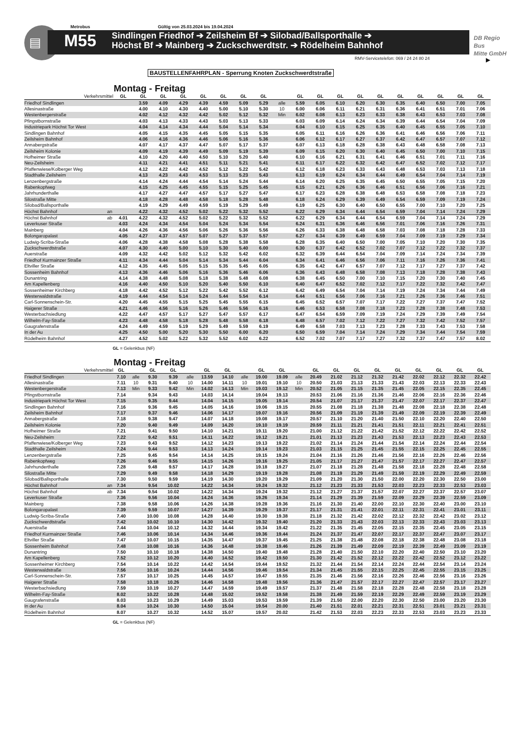Metrobus Gültig von 25.03.2024 bis 19.04.2024
▤ M55
Sindlingen Friedhof ➔ Zeilsheim Bf ➔ Silobad/Ballsporthalle ➔
Höchst Bf ➔ Mainberg ➔ Zuckschwerdtstr. ➔ Rödelheim Bahnhof
DB Regio Bus
Mitte GmbH
RMV-Servicetelefon: 069 / 24 24 80 24
▶
BAUSTELLENFAHRPLAN - Sperrung Knoten Zuckschwerdtstraße
Montag - Freitag
| Verkehrsmittel | | GL | GL | GL | GL | GL | GL | GL | GL | | GL | GL | GL | GL | GL | GL | GL | GL | GL | GL | |
| --- | --- | --- | --- | --- | --- | --- | --- | --- | --- | --- | --- | --- | --- | --- | --- | --- | --- | --- | --- | --- | --- |
| Friedhof Sindlingen | | | 3.59 | 4.09 | 4.29 | 4.39 | 4.59 | 5.09 | 5.29 | alle | 5.59 | 6.05 | 6.10 | 6.20 | 6.30 | 6.35 | 6.40 | 6.50 | 7.00 | 7.05 | |
| Allesinastraße | | | 4.00 | 4.10 | 4.30 | 4.40 | 5.00 | 5.10 | 5.30 | 10 | 6.00 | 6.06 | 6.11 | 6.21 | 6.31 | 6.36 | 6.41 | 6.51 | 7.01 | 7.06 | |
| Westenbergerstraße | | | 4.02 | 4.12 | 4.32 | 4.42 | 5.02 | 5.12 | 5.32 | Min | 6.02 | 6.08 | 6.13 | 6.23 | 6.33 | 6.38 | 6.43 | 6.53 | 7.03 | 7.08 | |
| Pfingstbornstraße | | | 4.03 | 4.13 | 4.33 | 4.43 | 5.03 | 5.13 | 5.33 | | 6.03 | 6.09 | 6.14 | 6.24 | 6.34 | 6.39 | 6.44 | 6.54 | 7.04 | 7.09 | |
| Industriepark Höchst Tor West | | | 4.04 | 4.14 | 4.34 | 4.44 | 5.04 | 5.14 | 5.34 | | 6.04 | 6.10 | 6.15 | 6.25 | 6.35 | 6.40 | 6.45 | 6.55 | 7.05 | 7.10 | |
| Sindlingen Bahnhof | | | 4.05 | 4.15 | 4.35 | 4.45 | 5.05 | 5.15 | 5.35 | | 6.05 | 6.11 | 6.16 | 6.26 | 6.36 | 6.41 | 6.46 | 6.56 | 7.06 | 7.11 | |
| Zeilsheim Bahnhof | | | 4.06 | 4.16 | 4.36 | 4.46 | 5.06 | 5.16 | 5.36 | | 6.06 | 6.12 | 6.17 | 6.27 | 6.37 | 6.42 | 6.47 | 6.57 | 7.07 | 7.12 | |
| Annabergstraße | | | 4.07 | 4.17 | 4.37 | 4.47 | 5.07 | 5.17 | 5.37 | | 6.07 | 6.13 | 6.18 | 6.28 | 6.38 | 6.43 | 6.48 | 6.58 | 7.08 | 7.13 | |
| Zeilsheim Kolonie | | | 4.09 | 4.19 | 4.39 | 4.49 | 5.09 | 5.19 | 5.39 | | 6.09 | 6.15 | 6.20 | 6.30 | 6.40 | 6.45 | 6.50 | 7.00 | 7.10 | 7.15 | |
| Hofheimer Straße | | | 4.10 | 4.20 | 4.40 | 4.50 | 5.10 | 5.20 | 5.40 | | 6.10 | 6.16 | 6.21 | 6.31 | 6.41 | 6.46 | 6.51 | 7.01 | 7.11 | 7.16 | |
| Neu-Zeilsheim | | | 4.11 | 4.21 | 4.41 | 4.51 | 5.11 | 5.21 | 5.41 | | 6.11 | 6.17 | 6.22 | 6.32 | 6.42 | 6.47 | 6.52 | 7.02 | 7.12 | 7.17 | |
| Pfaffenwiese/Kolberger Weg | | | 4.12 | 4.22 | 4.42 | 4.52 | 5.12 | 5.22 | 5.42 | | 6.12 | 6.18 | 6.23 | 6.33 | 6.43 | 6.48 | 6.53 | 7.03 | 7.13 | 7.18 | |
| Stadthalle Zeilsheim | | | 4.13 | 4.23 | 4.43 | 4.53 | 5.13 | 5.23 | 5.43 | | 6.13 | 6.19 | 6.24 | 6.34 | 6.44 | 6.49 | 6.54 | 7.04 | 7.14 | 7.19 | |
| Lenzenbergstraße | | | 4.14 | 4.24 | 4.44 | 4.54 | 5.14 | 5.24 | 5.44 | | 6.14 | 6.20 | 6.25 | 6.35 | 6.45 | 6.50 | 6.55 | 7.05 | 7.15 | 7.20 | |
| Rabenkopfweg | | | 4.15 | 4.25 | 4.45 | 4.55 | 5.15 | 5.25 | 5.45 | | 6.15 | 6.21 | 6.26 | 6.36 | 6.46 | 6.51 | 6.56 | 7.06 | 7.16 | 7.21 | |
| Jahrhunderthalle | | | 4.17 | 4.27 | 4.47 | 4.57 | 5.17 | 5.27 | 5.47 | | 6.17 | 6.23 | 6.28 | 6.38 | 6.48 | 6.53 | 6.58 | 7.08 | 7.18 | 7.23 | |
| Silostraße Mitte | | | 4.18 | 4.28 | 4.48 | 4.58 | 5.18 | 5.28 | 5.48 | | 6.18 | 6.24 | 6.29 | 6.39 | 6.49 | 6.54 | 6.59 | 7.09 | 7.19 | 7.24 | |
| Silobad/Ballsporthalle | | | 4.19 | 4.29 | 4.49 | 4.59 | 5.19 | 5.29 | 5.49 | | 6.19 | 6.25 | 6.30 | 6.40 | 6.50 | 6.55 | 7.00 | 7.10 | 7.20 | 7.25 | |
| Höchst Bahnhof | an | | 4.22 | 4.32 | 4.52 | 5.02 | 5.22 | 5.32 | 5.52 | | 6.22 | 6.29 | 6.34 | 6.44 | 6.54 | 6.59 | 7.04 | 7.14 | 7.24 | 7.29 | |
| Höchst Bahnhof | ab | 4.01 | 4.22 | 4.32 | 4.52 | 5.02 | 5.22 | 5.32 | 5.52 | | 6.22 | 6.29 | 6.34 | 6.44 | 6.54 | 6.59 | 7.04 | 7.14 | 7.24 | 7.29 | |
| Leverkuser Straße | | 4.03 | 4.24 | 4.34 | 4.54 | 5.04 | 5.24 | 5.34 | 5.54 | | 6.24 | 6.31 | 6.36 | 6.46 | 6.56 | 7.01 | 7.06 | 7.16 | 7.26 | 7.31 | |
| Mainberg | | 4.04 | 4.26 | 4.36 | 4.56 | 5.06 | 5.26 | 5.36 | 5.56 | | 6.26 | 6.33 | 6.38 | 6.48 | 6.58 | 7.03 | 7.08 | 7.18 | 7.28 | 7.33 | |
| Bolongaropalast | | 4.05 | 4.27 | 4.37 | 4.57 | 5.07 | 5.27 | 5.37 | 5.57 | | 6.27 | 6.34 | 6.39 | 6.49 | 6.59 | 7.04 | 7.09 | 7.19 | 7.29 | 7.34 | |
| Ludwig-Scriba-Straße | | 4.06 | 4.28 | 4.38 | 4.58 | 5.08 | 5.28 | 5.38 | 5.58 | | 6.28 | 6.35 | 6.40 | 6.50 | 7.00 | 7.05 | 7.10 | 7.20 | 7.30 | 7.35 | |
| Zuckschwerdtstraße | | 4.07 | 4.30 | 4.40 | 5.00 | 5.10 | 5.30 | 5.40 | 6.00 | | 6.30 | 6.37 | 6.42 | 6.52 | 7.02 | 7.07 | 7.12 | 7.22 | 7.32 | 7.37 | |
| Auerstraße | | 4.09 | 4.32 | 4.42 | 5.02 | 5.12 | 5.32 | 5.42 | 6.02 | | 6.32 | 6.39 | 6.44 | 6.54 | 7.04 | 7.09 | 7.14 | 7.24 | 7.34 | 7.39 | |
| Friedhof Kurmainzer Straße | | 4.11 | 4.34 | 4.44 | 5.04 | 5.14 | 5.34 | 5.44 | 6.04 | | 6.34 | 6.41 | 6.46 | 6.56 | 7.06 | 7.11 | 7.16 | 7.26 | 7.36 | 7.41 | |
| Eltviller Straße | | 4.12 | 4.35 | 4.45 | 5.05 | 5.15 | 5.35 | 5.45 | 6.05 | | 6.35 | 6.42 | 6.47 | 6.57 | 7.07 | 7.12 | 7.17 | 7.27 | 7.37 | 7.42 | |
| Sossenheim Bahnhof | | 4.13 | 4.36 | 4.46 | 5.06 | 5.16 | 5.36 | 5.46 | 6.06 | | 6.36 | 6.43 | 6.48 | 6.58 | 7.08 | 7.13 | 7.18 | 7.28 | 7.38 | 7.43 | |
| Dunantring | | 4.14 | 4.38 | 4.48 | 5.08 | 5.18 | 5.38 | 5.48 | 6.08 | | 6.38 | 6.45 | 6.50 | 7.00 | 7.10 | 7.15 | 7.20 | 7.30 | 7.40 | 7.45 | |
| Am Kapellenberg | | 4.16 | 4.40 | 4.50 | 5.10 | 5.20 | 5.40 | 5.50 | 6.10 | | 6.40 | 6.47 | 6.52 | 7.02 | 7.12 | 7.17 | 7.22 | 7.32 | 7.42 | 7.47 | |
| Sossenheimer Kirchberg | | 4.18 | 4.42 | 4.52 | 5.12 | 5.22 | 5.42 | 5.52 | 6.12 | | 6.42 | 6.49 | 6.54 | 7.04 | 7.14 | 7.19 | 7.24 | 7.34 | 7.44 | 7.49 | |
| Westerwaldstraße | | 4.19 | 4.44 | 4.54 | 5.14 | 5.24 | 5.44 | 5.54 | 6.14 | | 6.44 | 6.51 | 6.56 | 7.06 | 7.16 | 7.21 | 7.26 | 7.36 | 7.46 | 7.51 | |
| Carl-Sonnenschein-Str. | | 4.20 | 4.45 | 4.55 | 5.15 | 5.25 | 5.45 | 5.55 | 6.15 | | 6.45 | 6.52 | 6.57 | 7.07 | 7.17 | 7.22 | 7.27 | 7.37 | 7.47 | 7.52 | |
| Haigerer Straße | | 4.21 | 4.46 | 4.56 | 5.16 | 5.26 | 5.46 | 5.56 | 6.16 | | 6.46 | 6.53 | 6.58 | 7.08 | 7.18 | 7.23 | 7.28 | 7.38 | 7.48 | 7.53 | |
| Westerbachsiedlung | | 4.22 | 4.47 | 4.57 | 5.17 | 5.27 | 5.47 | 5.57 | 6.17 | | 6.47 | 6.54 | 6.59 | 7.09 | 7.19 | 7.24 | 7.29 | 7.39 | 7.49 | 7.54 | |
| Wilhelm-Fay-Straße | | 4.23 | 4.48 | 4.58 | 5.18 | 5.28 | 5.48 | 5.58 | 6.18 | | 6.48 | 6.57 | 7.02 | 7.12 | 7.22 | 7.27 | 7.32 | 7.42 | 7.52 | 7.57 | |
| Gaugrafenstraße | | 4.24 | 4.49 | 4.59 | 5.19 | 5.29 | 5.49 | 5.59 | 6.19 | | 6.49 | 6.58 | 7.03 | 7.13 | 7.23 | 7.28 | 7.33 | 7.43 | 7.53 | 7.58 | |
| In der Au | | 4.25 | 4.50 | 5.00 | 5.20 | 5.30 | 5.50 | 6.00 | 6.20 | | 6.50 | 6.59 | 7.04 | 7.14 | 7.24 | 7.29 | 7.34 | 7.44 | 7.54 | 7.59 | |
| Rödelheim Bahnhof | | 4.27 | 4.52 | 5.02 | 5.22 | 5.32 | 5.52 | 6.02 | 6.22 | | 6.52 | 7.02 | 7.07 | 7.17 | 7.27 | 7.32 | 7.37 | 7.47 | 7.57 | 8.02 | |
GL = Gelenkbus (NF)
Montag - Freitag
| Verkehrsmittel | | GL | | GL | GL | | GL | GL | | GL | GL | | GL | GL | GL | GL | GL | GL | GL | GL | GL |
| --- | --- | --- | --- | --- | --- | --- | --- | --- | --- | --- | --- | --- | --- | --- | --- | --- | --- | --- | --- | --- | --- |
| Friedhof Sindlingen | | 7.10 | alle | 9.30 | 9.39 | alle | 13.59 | 14.10 | alle | 19.00 | 19.09 | alle | 20.49 | 21.02 | 21.12 | 21.32 | 21.42 | 22.02 | 22.12 | 22.32 | 22.42 |
| Allesinastraße | | 7.11 | 10 | 9.31 | 9.40 | 10 | 14.00 | 14.11 | 10 | 19.01 | 19.10 | 10 | 20.50 | 21.03 | 21.13 | 21.33 | 21.43 | 22.03 | 22.13 | 22.33 | 22.43 |
| Westenbergerstraße | | 7.13 | Min | 9.33 | 9.42 | Min | 14.02 | 14.13 | Min | 19.03 | 19.12 | Min | 20.52 | 21.05 | 21.15 | 21.35 | 21.45 | 22.05 | 22.15 | 22.35 | 22.45 |
| Pfingstbornstraße | | 7.14 | | 9.34 | 9.43 | | 14.03 | 14.14 | | 19.04 | 19.13 | | 20.53 | 21.06 | 21.16 | 21.36 | 21.46 | 22.06 | 22.16 | 22.36 | 22.46 |
| Industriepark Höchst Tor West | | 7.15 | | 9.35 | 9.44 | | 14.04 | 14.15 | | 19.05 | 19.14 | | 20.54 | 21.07 | 21.17 | 21.37 | 21.47 | 22.07 | 22.17 | 22.37 | 22.47 |
| Sindlingen Bahnhof | | 7.16 | | 9.36 | 9.45 | | 14.05 | 14.16 | | 19.06 | 19.15 | | 20.55 | 21.08 | 21.18 | 21.38 | 21.48 | 22.08 | 22.18 | 22.38 | 22.48 |
| Zeilsheim Bahnhof | | 7.17 | | 9.37 | 9.46 | | 14.06 | 14.17 | | 19.07 | 19.16 | | 20.56 | 21.09 | 21.19 | 21.39 | 21.49 | 22.09 | 22.19 | 22.39 | 22.49 |
| Annabergstraße | | 7.18 | | 9.38 | 9.47 | | 14.07 | 14.18 | | 19.08 | 19.17 | | 20.57 | 21.10 | 21.20 | 21.40 | 21.50 | 22.10 | 22.20 | 22.40 | 22.50 |
| Zeilsheim Kolonie | | 7.20 | | 9.40 | 9.49 | | 14.09 | 14.20 | | 19.10 | 19.19 | | 20.59 | 21.11 | 21.21 | 21.41 | 21.51 | 22.11 | 22.21 | 22.41 | 22.51 |
| Hofheimer Straße | | 7.21 | | 9.41 | 9.50 | | 14.10 | 14.21 | | 19.11 | 19.20 | | 21.00 | 21.12 | 21.22 | 21.42 | 21.52 | 22.12 | 22.22 | 22.42 | 22.52 |
| Neu-Zeilsheim | | 7.22 | | 9.42 | 9.51 | | 14.11 | 14.22 | | 19.12 | 19.21 | | 21.01 | 21.13 | 21.23 | 21.43 | 21.53 | 22.13 | 22.23 | 22.43 | 22.53 |
| Pfaffenwiese/Kolberger Weg | | 7.23 | | 9.43 | 9.52 | | 14.12 | 14.23 | | 19.13 | 19.22 | | 21.02 | 21.14 | 21.24 | 21.44 | 21.54 | 22.14 | 22.24 | 22.44 | 22.54 |
| Stadthalle Zeilsheim | | 7.24 | | 9.44 | 9.53 | | 14.13 | 14.24 | | 19.14 | 19.23 | | 21.03 | 21.15 | 21.25 | 21.45 | 21.55 | 22.15 | 22.25 | 22.45 | 22.55 |
| Lenzenbergstraße | | 7.25 | | 9.45 | 9.54 | | 14.14 | 14.25 | | 19.15 | 19.24 | | 21.04 | 21.16 | 21.26 | 21.46 | 21.56 | 22.16 | 22.26 | 22.46 | 22.56 |
| Rabenkopfweg | | 7.26 | | 9.46 | 9.55 | | 14.15 | 14.26 | | 19.16 | 19.25 | | 21.05 | 21.17 | 21.27 | 21.47 | 21.57 | 22.17 | 22.27 | 22.47 | 22.57 |
| Jahrhunderthalle | | 7.28 | | 9.48 | 9.57 | | 14.17 | 14.28 | | 19.18 | 19.27 | | 21.07 | 21.18 | 21.28 | 21.48 | 21.58 | 22.18 | 22.28 | 22.48 | 22.58 |
| Silostraße Mitte | | 7.29 | | 9.49 | 9.58 | | 14.18 | 14.29 | | 19.19 | 19.28 | | 21.08 | 21.19 | 21.29 | 21.49 | 21.59 | 22.19 | 22.29 | 22.49 | 22.59 |
| Silobad/Ballsporthalle | | 7.30 | | 9.50 | 9.59 | | 14.19 | 14.30 | | 19.20 | 19.29 | | 21.09 | 21.20 | 21.30 | 21.50 | 22.00 | 22.20 | 22.30 | 22.50 | 23.00 |
| Höchst Bahnhof | an | 7.34 | | 9.54 | 10.02 | | 14.22 | 14.34 | | 19.24 | 19.32 | | 21.12 | 21.23 | 21.33 | 21.53 | 22.03 | 22.23 | 22.33 | 22.53 | 23.03 |
| Höchst Bahnhof | ab | 7.34 | | 9.54 | 10.02 | | 14.22 | 14.34 | | 19.24 | 19.32 | | 21.12 | 21.27 | 21.37 | 21.57 | 22.07 | 22.27 | 22.37 | 22.57 | 23.07 |
| Leverkuser Straße | | 7.36 | | 9.56 | 10.04 | | 14.24 | 14.36 | | 19.26 | 19.34 | | 21.14 | 21.29 | 21.39 | 21.59 | 22.09 | 22.29 | 22.39 | 22.59 | 23.09 |
| Mainberg | | 7.38 | | 9.58 | 10.06 | | 14.26 | 14.38 | | 19.28 | 19.36 | | 21.16 | 21.30 | 21.40 | 22.00 | 22.10 | 22.30 | 22.40 | 23.00 | 23.10 |
| Bolongaropalast | | 7.39 | | 9.59 | 10.07 | | 14.27 | 14.39 | | 19.29 | 19.37 | | 21.17 | 21.31 | 21.41 | 22.01 | 22.11 | 22.31 | 22.41 | 23.01 | 23.11 |
| Ludwig-Scriba-Straße | | 7.40 | | 10.00 | 10.08 | | 14.28 | 14.40 | | 19.30 | 19.38 | | 21.18 | 21.32 | 21.42 | 22.02 | 22.12 | 22.32 | 22.42 | 23.02 | 23.12 |
| Zuckschwerdtstraße | | 7.42 | | 10.02 | 10.10 | | 14.30 | 14.42 | | 19.32 | 19.40 | | 21.20 | 21.33 | 21.43 | 22.03 | 22.13 | 22.33 | 22.43 | 23.03 | 23.13 |
| Auerstraße | | 7.44 | | 10.04 | 10.12 | | 14.32 | 14.44 | | 19.34 | 19.42 | | 21.22 | 21.35 | 21.45 | 22.05 | 22.15 | 22.35 | 22.45 | 23.05 | 23.15 |
| Friedhof Kurmainzer Straße | | 7.46 | | 10.06 | 10.14 | | 14.34 | 14.46 | | 19.36 | 19.44 | | 21.24 | 21.37 | 21.47 | 22.07 | 22.17 | 22.37 | 22.47 | 23.07 | 23.17 |
| Eltviller Straße | | 7.47 | | 10.07 | 10.15 | | 14.35 | 14.47 | | 19.37 | 19.45 | | 21.25 | 21.38 | 21.48 | 22.08 | 22.18 | 22.38 | 22.48 | 23.08 | 23.18 |
| Sossenheim Bahnhof | | 7.48 | | 10.08 | 10.16 | | 14.36 | 14.48 | | 19.38 | 19.46 | | 21.26 | 21.39 | 21.49 | 22.09 | 22.19 | 22.39 | 22.49 | 23.09 | 23.19 |
| Dunantring | | 7.50 | | 10.10 | 10.18 | | 14.38 | 14.50 | | 19.40 | 19.48 | | 21.28 | 21.40 | 21.50 | 22.10 | 22.20 | 22.40 | 22.50 | 23.10 | 23.20 |
| Am Kapellenberg | | 7.52 | | 10.12 | 10.20 | | 14.40 | 14.52 | | 19.42 | 19.50 | | 21.30 | 21.42 | 21.52 | 22.12 | 22.22 | 22.42 | 22.52 | 23.12 | 23.22 |
| Sossenheimer Kirchberg | | 7.54 | | 10.14 | 10.22 | | 14.42 | 14.54 | | 19.44 | 19.52 | | 21.32 | 21.44 | 21.54 | 22.14 | 22.24 | 22.44 | 22.54 | 23.14 | 23.24 |
| Westerwaldstraße | | 7.56 | | 10.16 | 10.24 | | 14.44 | 14.56 | | 19.46 | 19.54 | | 21.34 | 21.45 | 21.55 | 22.15 | 22.25 | 22.45 | 22.55 | 23.15 | 23.25 |
| Carl-Sonnenschein-Str. | | 7.57 | | 10.17 | 10.25 | | 14.45 | 14.57 | | 19.47 | 19.55 | | 21.35 | 21.46 | 21.56 | 22.16 | 22.26 | 22.46 | 22.56 | 23.16 | 23.26 |
| Haigerer Straße | | 7.58 | | 10.18 | 10.26 | | 14.46 | 14.58 | | 19.48 | 19.56 | | 21.36 | 21.47 | 21.57 | 22.17 | 22.27 | 22.47 | 22.57 | 23.17 | 23.27 |
| Westerbachsiedlung | | 7.59 | | 10.19 | 10.27 | | 14.47 | 14.59 | | 19.49 | 19.57 | | 21.37 | 21.48 | 21.58 | 22.18 | 22.28 | 22.48 | 22.58 | 23.18 | 23.28 |
| Wilhelm-Fay-Straße | | 8.02 | | 10.22 | 10.28 | | 14.48 | 15.02 | | 19.52 | 19.58 | | 21.38 | 21.49 | 21.59 | 22.19 | 22.29 | 22.49 | 22.59 | 23.19 | 23.29 |
| Gaugrafenstraße | | 8.03 | | 10.23 | 10.29 | | 14.49 | 15.03 | | 19.53 | 19.59 | | 21.39 | 21.50 | 22.00 | 22.20 | 22.30 | 22.50 | 23.00 | 23.20 | 23.30 |
| In der Au | | 8.04 | | 10.24 | 10.30 | | 14.50 | 15.04 | | 19.54 | 20.00 | | 21.40 | 21.51 | 22.01 | 22.21 | 22.31 | 22.51 | 23.01 | 23.21 | 23.31 |
| Rödelheim Bahnhof | | 8.07 | | 10.27 | 10.32 | | 14.52 | 15.07 | | 19.57 | 20.02 | | 21.42 | 21.53 | 22.03 | 22.23 | 22.33 | 22.53 | 23.03 | 23.23 | 23.33 |
GL = Gelenkbus (NF)